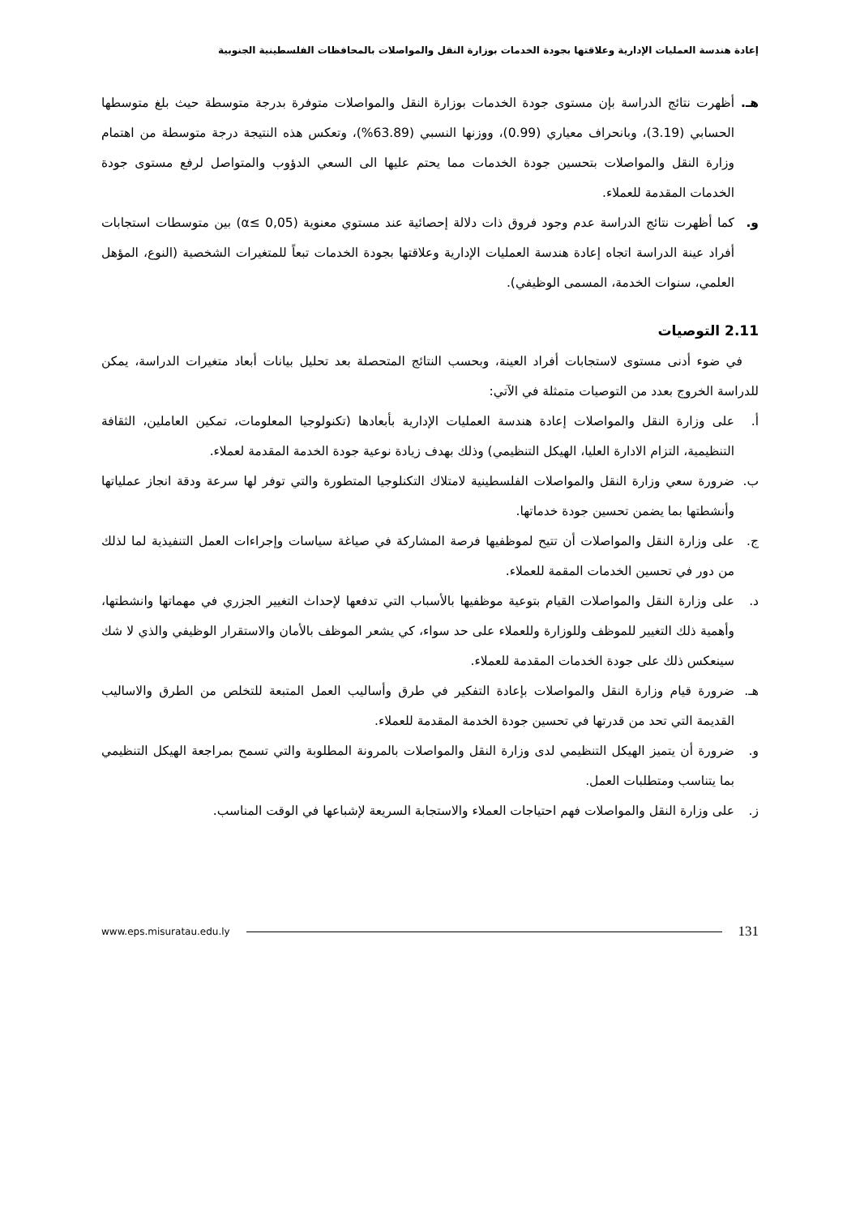إعادة هندسة العمليات الإدارية وعلاقتها بجودة الخدمات بوزارة النقل والمواصلات بالمحافظات الفلسطينية الجنوبية
هـ. أظهرت نتائج الدراسة بإن مستوى جودة الخدمات بوزارة النقل والمواصلات متوفرة بدرجة متوسطة حيث بلغ متوسطها الحسابي (3.19)، وبانحراف معياري (0.99)، ووزنها النسبي (63.89%)، وتعكس هذه النتيجة درجة متوسطة من اهتمام وزارة النقل والمواصلات بتحسين جودة الخدمات مما يحتم عليها الى السعي الدؤوب والمتواصل لرفع مستوى جودة الخدمات المقدمة للعملاء.
و. كما أظهرت نتائج الدراسة عدم وجود فروق ذات دلالة إحصائية عند مستوي معنوية (α≤ 0,05) بين متوسطات استجابات أفراد عينة الدراسة اتجاه إعادة هندسة العمليات الإدارية وعلاقتها بجودة الخدمات تبعاً للمتغيرات الشخصية (النوع، المؤهل العلمي، سنوات الخدمة، المسمى الوظيفي).
2.11 التوصيات
في ضوء أدنى مستوى لاستجابات أفراد العينة، وبحسب النتائج المتحصلة بعد تحليل بيانات أبعاد متغيرات الدراسة، يمكن للدراسة الخروج بعدد من التوصيات متمثلة في الآتي:
أ. على وزارة النقل والمواصلات إعادة هندسة العمليات الإدارية بأبعادها (تكنولوجيا المعلومات، تمكين العاملين، الثقافة التنظيمية، التزام الادارة العليا، الهيكل التنظيمي) وذلك بهدف زيادة نوعية جودة الخدمة المقدمة لعملاء.
ب. ضرورة سعي وزارة النقل والمواصلات الفلسطينية لامتلاك التكنلوجيا المتطورة والتي توفر لها سرعة ودقة انجاز عملياتها وأنشطتها بما يضمن تحسين جودة خدماتها.
ج. على وزارة النقل والمواصلات أن تتيح لموظفيها فرصة المشاركة في صياغة سياسات وإجراءات العمل التنفيذية لما لذلك من دور في تحسين الخدمات المقمة للعملاء.
د. على وزارة النقل والمواصلات القيام بتوعية موظفيها بالأسباب التي تدفعها لإحداث التغيير الجزري في مهماتها وانشطتها، وأهمية ذلك التغيير للموظف وللوزارة وللعملاء على حد سواء، كي يشعر الموظف بالأمان والاستقرار الوظيفي والذي لا شك سينعكس ذلك على جودة الخدمات المقدمة للعملاء.
هـ. ضرورة قيام وزارة النقل والمواصلات بإعادة التفكير في طرق وأساليب العمل المتبعة للتخلص من الطرق والاساليب القديمة التي تحد من قدرتها في تحسين جودة الخدمة المقدمة للعملاء.
و. ضرورة أن يتميز الهيكل التنظيمي لدى وزارة النقل والمواصلات بالمرونة المطلوبة والتي تسمح بمراجعة الهيكل التنظيمي بما يتناسب ومتطلبات العمل.
ز. على وزارة النقل والمواصلات فهم احتياجات العملاء والاستجابة السريعة لإشباعها في الوقت المناسب.
www.eps.misuratau.edu.ly 131